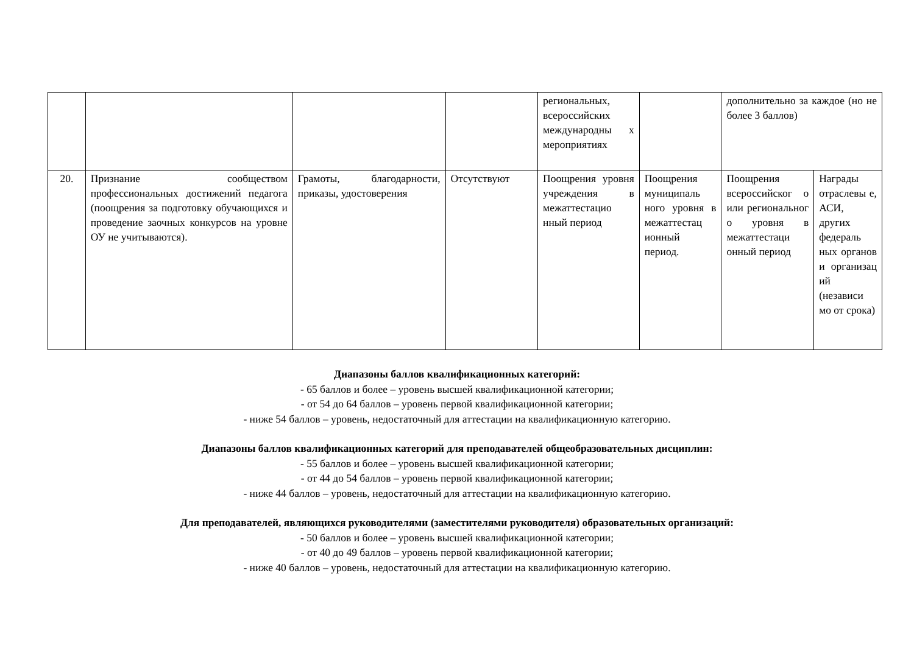| | | | | региональных, всероссийских международны х мероприятиях | | дополнительно за каждое (но не более 3 баллов) | |
| 20. | Признание сообществом профессиональных достижений педагога (поощрения за подготовку обучающихся и проведение заочных конкурсов на уровне ОУ не учитываются). | Грамоты, благодарности, приказы, удостоверения | Отсутствуют | Поощрения уровня учреждения в межаттестацио нный период | Поощрения муниципаль ного уровня в межаттестац ионный период. | Поощрения всероссийског о или региональног о уровня в межаттестаци онный период | Награды отраслевы е, АСИ, других федераль ных органов и организац ий (независи мо от срока) |
Диапазоны баллов квалификационных категорий:
- 65 баллов и более – уровень высшей квалификационной категории;
- от 54 до 64 баллов – уровень первой квалификационной категории;
- ниже 54 баллов – уровень, недостаточный для аттестации на квалификационную категорию.
Диапазоны баллов квалификационных категорий для преподавателей общеобразовательных дисциплин:
- 55 баллов и более – уровень высшей квалификационной категории;
- от 44 до 54 баллов – уровень первой квалификационной категории;
- ниже 44 баллов – уровень, недостаточный для аттестации на квалификационную категорию.
Для преподавателей, являющихся руководителями (заместителями руководителя) образовательных организаций:
- 50 баллов и более – уровень высшей квалификационной категории;
- от 40 до 49 баллов – уровень первой квалификационной категории;
- ниже 40 баллов – уровень, недостаточный для аттестации на квалификационную категорию.